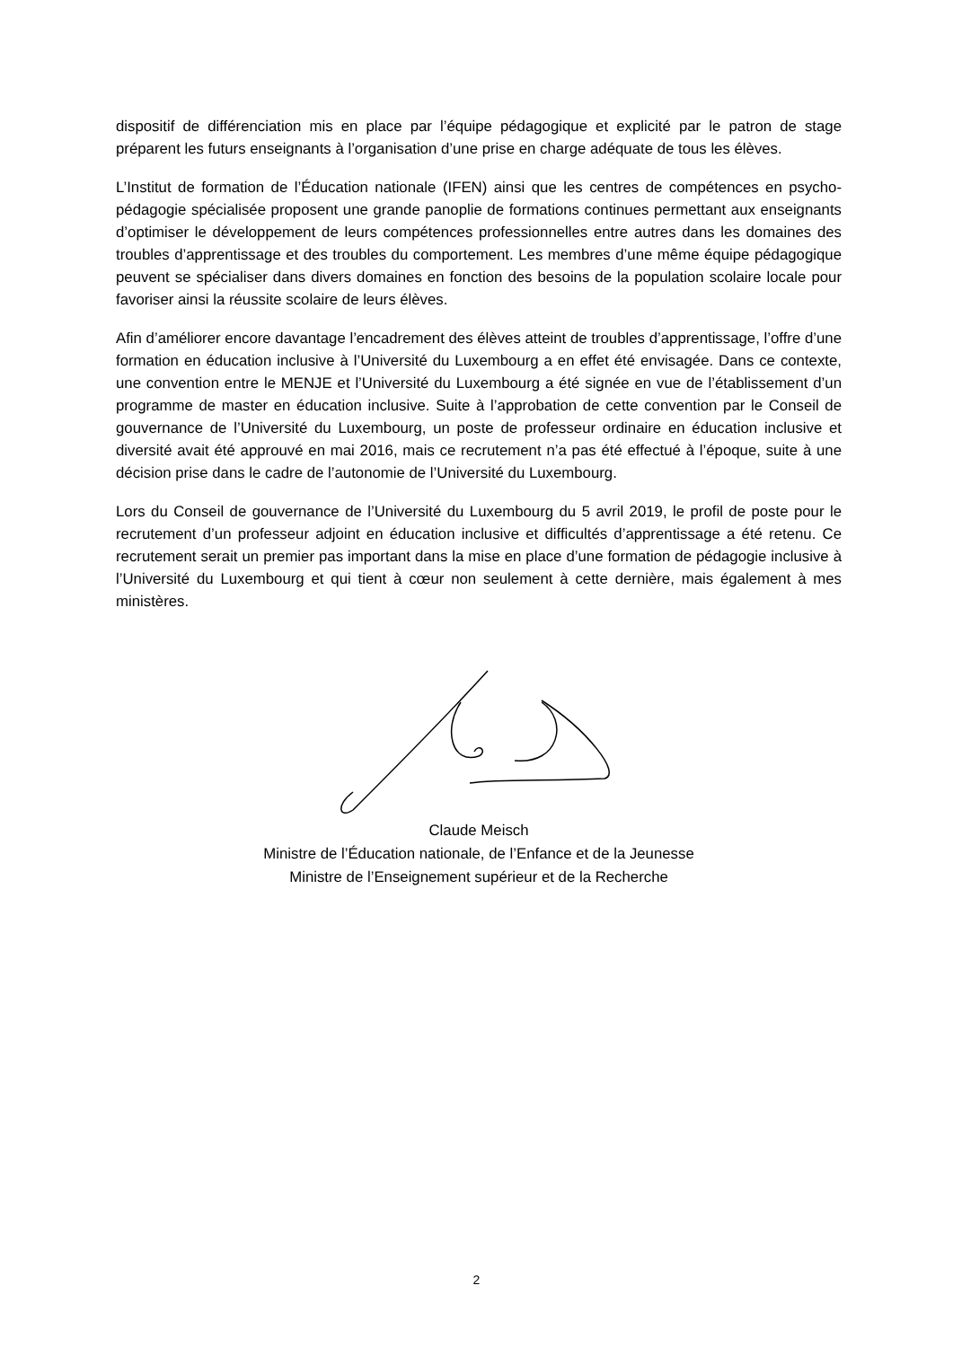dispositif de différenciation mis en place par l’équipe pédagogique et explicité par le patron de stage préparent les futurs enseignants à l’organisation d’une prise en charge adéquate de tous les élèves.
L’Institut de formation de l’Éducation nationale (IFEN) ainsi que les centres de compétences en psycho-pédagogie spécialisée proposent une grande panoplie de formations continues permettant aux enseignants d’optimiser le développement de leurs compétences professionnelles entre autres dans les domaines des troubles d’apprentissage et des troubles du comportement. Les membres d’une même équipe pédagogique peuvent se spécialiser dans divers domaines en fonction des besoins de la population scolaire locale pour favoriser ainsi la réussite scolaire de leurs élèves.
Afin d’améliorer encore davantage l’encadrement des élèves atteint de troubles d’apprentissage, l’offre d’une formation en éducation inclusive à l’Université du Luxembourg a en effet été envisagée. Dans ce contexte, une convention entre le MENJE et l’Université du Luxembourg a été signée en vue de l’établissement d’un programme de master en éducation inclusive. Suite à l’approbation de cette convention par le Conseil de gouvernance de l’Université du Luxembourg, un poste de professeur ordinaire en éducation inclusive et diversité avait été approuvé en mai 2016, mais ce recrutement n’a pas été effectué à l’époque, suite à une décision prise dans le cadre de l’autonomie de l’Université du Luxembourg.
Lors du Conseil de gouvernance de l’Université du Luxembourg du 5 avril 2019, le profil de poste pour le recrutement d’un professeur adjoint en éducation inclusive et difficultés d’apprentissage a été retenu. Ce recrutement serait un premier pas important dans la mise en place d’une formation de pédagogie inclusive à l’Université du Luxembourg et qui tient à cœur non seulement à cette dernière, mais également à mes ministères.
Claude Meisch
Ministre de l’Éducation nationale, de l’Enfance et de la Jeunesse
Ministre de l’Enseignement supérieur et de la Recherche
2